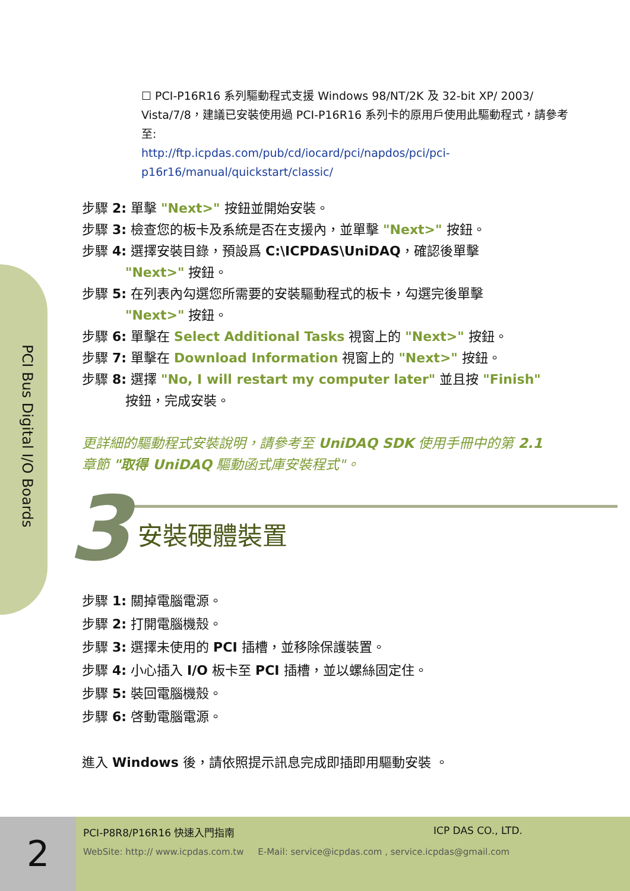PCI Bus Digital I/O Boards
☐ PCI-P16R16 系列驅動程式支援 Windows 98/NT/2K 及 32-bit XP/ 2003/ Vista/7/8，建議已安裝使用過 PCI-P16R16 系列卡的原用戶使用此驅動程式，請參考至:
http://ftp.icpdas.com/pub/cd/iocard/pci/napdos/pci/pci-p16r16/manual/quickstart/classic/
步驟 2: 單擊 "Next>" 按鈕並開始安裝。
步驟 3: 檢查您的板卡及系統是否在支援內，並單擊 "Next>" 按鈕。
步驟 4: 選擇安裝目錄，預設爲 C:\ICPDAS\UniDAQ，確認後單擊
    "Next>" 按鈕。
步驟 5: 在列表內勾選您所需要的安裝驅動程式的板卡，勾選完後單擊
    "Next>" 按鈕。
步驟 6: 單擊在 Select Additional Tasks 視窗上的 "Next>" 按鈕。
步驟 7: 單擊在 Download Information 視窗上的 "Next>" 按鈕。
步驟 8: 選擇 "No, I will restart my computer later" 並且按 "Finish"
    按鈕，完成安裝。
更詳細的驅動程式安裝說明，請參考至 UniDAQ SDK 使用手冊中的第 2.1
章節 "取得 UniDAQ 驅動函式庫安裝程式"。
3 安裝硬體裝置
步驟 1: 關掉電腦電源。
步驟 2: 打開電腦機殼。
步驟 3: 選擇未使用的 PCI 插槽，並移除保護裝置。
步驟 4: 小心插入 I/O 板卡至 PCI 插槽，並以螺絲固定住。
步驟 5: 裝回電腦機殼。
步驟 6: 啓動電腦電源。
進入 Windows 後，請依照提示訊息完成即插即用驅動安裝 。
2
PCI-P8R8/P16R16 快速入門指南 ICP DAS CO., LTD.
WebSite: http:// www.icpdas.com.tw E-Mail: service@icpdas.com , service.icpdas@gmail.com